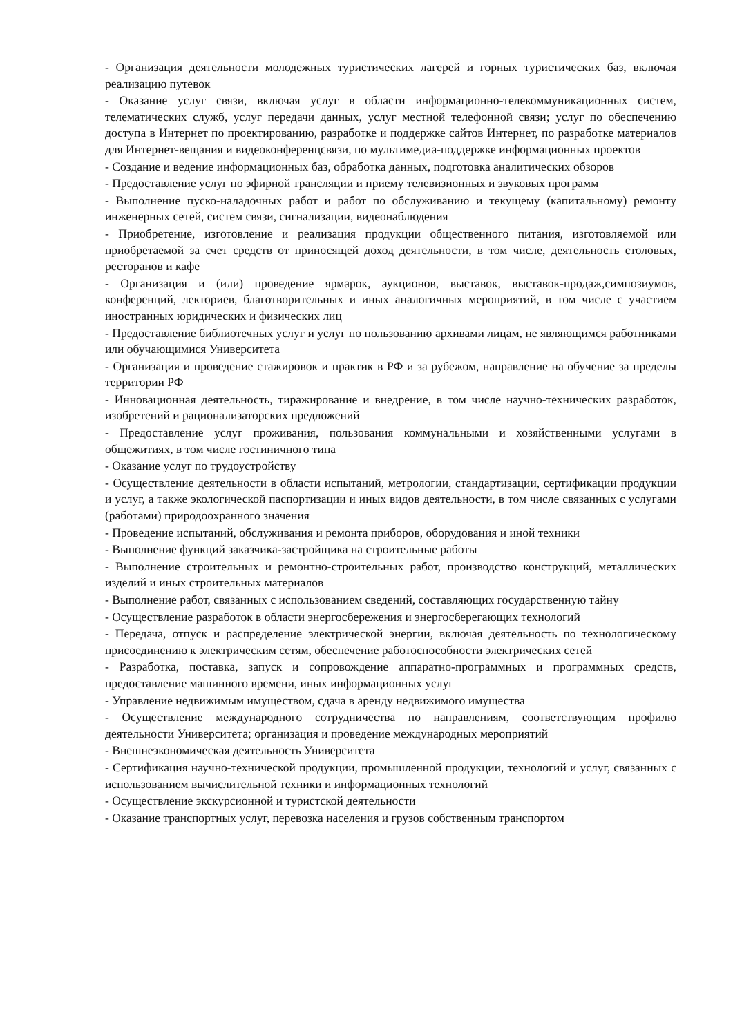- Организация деятельности молодежных туристических лагерей и горных туристических баз, включая реализацию путевок
- Оказание услуг связи, включая услуг в области информационно-телекоммуникационных систем, телематических служб, услуг передачи данных, услуг местной телефонной связи; услуг по обеспечению доступа в Интернет по проектированию, разработке и поддержке сайтов Интернет, по разработке материалов для Интернет-вещания и видеоконференцсвязи, по мультимедиа-поддержке информационных проектов
- Создание и ведение информационных баз, обработка данных, подготовка аналитических обзоров
- Предоставление услуг по эфирной трансляции и приему телевизионных и звуковых программ
- Выполнение пуско-наладочных работ и работ по обслуживанию и текущему (капитальному) ремонту инженерных сетей, систем связи, сигнализации, видеонаблюдения
- Приобретение, изготовление и реализация продукции общественного питания, изготовляемой или приобретаемой за счет средств от приносящей доход деятельности, в том числе, деятельность столовых, ресторанов и кафе
- Организация и (или) проведение ярмарок, аукционов, выставок, выставок-продаж,симпозиумов, конференций, лекториев, благотворительных и иных аналогичных мероприятий, в том числе с участием иностранных юридических и физических лиц
- Предоставление библиотечных услуг и услуг по пользованию архивами лицам, не являющимся работниками или обучающимися Университета
- Организация и проведение стажировок и практик в РФ и за рубежом, направление на обучение за пределы территории РФ
- Инновационная деятельность, тиражирование и внедрение, в том числе научно-технических разработок, изобретений и рационализаторских предложений
- Предоставление услуг проживания, пользования коммунальными и хозяйственными услугами в общежитиях, в том числе гостиничного типа
- Оказание услуг по трудоустройству
- Осуществление деятельности в области испытаний, метрологии, стандартизации, сертификации продукции и услуг, а также экологической паспортизации и иных видов деятельности, в том числе связанных с услугами (работами) природоохранного значения
- Проведение испытаний, обслуживания и ремонта приборов, оборудования и иной техники
- Выполнение функций заказчика-застройщика на строительные работы
- Выполнение строительных и ремонтно-строительных работ, производство конструкций, металлических изделий и иных строительных материалов
- Выполнение работ, связанных с использованием сведений, составляющих государственную тайну
- Осуществление разработок в области энергосбережения и энергосберегающих технологий
- Передача, отпуск и распределение электрической энергии, включая деятельность по технологическому присоединению к электрическим сетям, обеспечение работоспособности электрических сетей
- Разработка, поставка, запуск и сопровождение аппаратно-программных и программных средств, предоставление машинного времени, иных информационных услуг
- Управление недвижимым имуществом, сдача в аренду недвижимого имущества
- Осуществление международного сотрудничества по направлениям, соответствующим профилю деятельности Университета; организация и проведение международных мероприятий
- Внешнеэкономическая деятельность Университета
- Сертификация научно-технической продукции, промышленной продукции, технологий и услуг, связанных с использованием вычислительной техники и информационных технологий
- Осуществление экскурсионной и туристской деятельности
- Оказание транспортных услуг, перевозка населения и грузов собственным транспортом